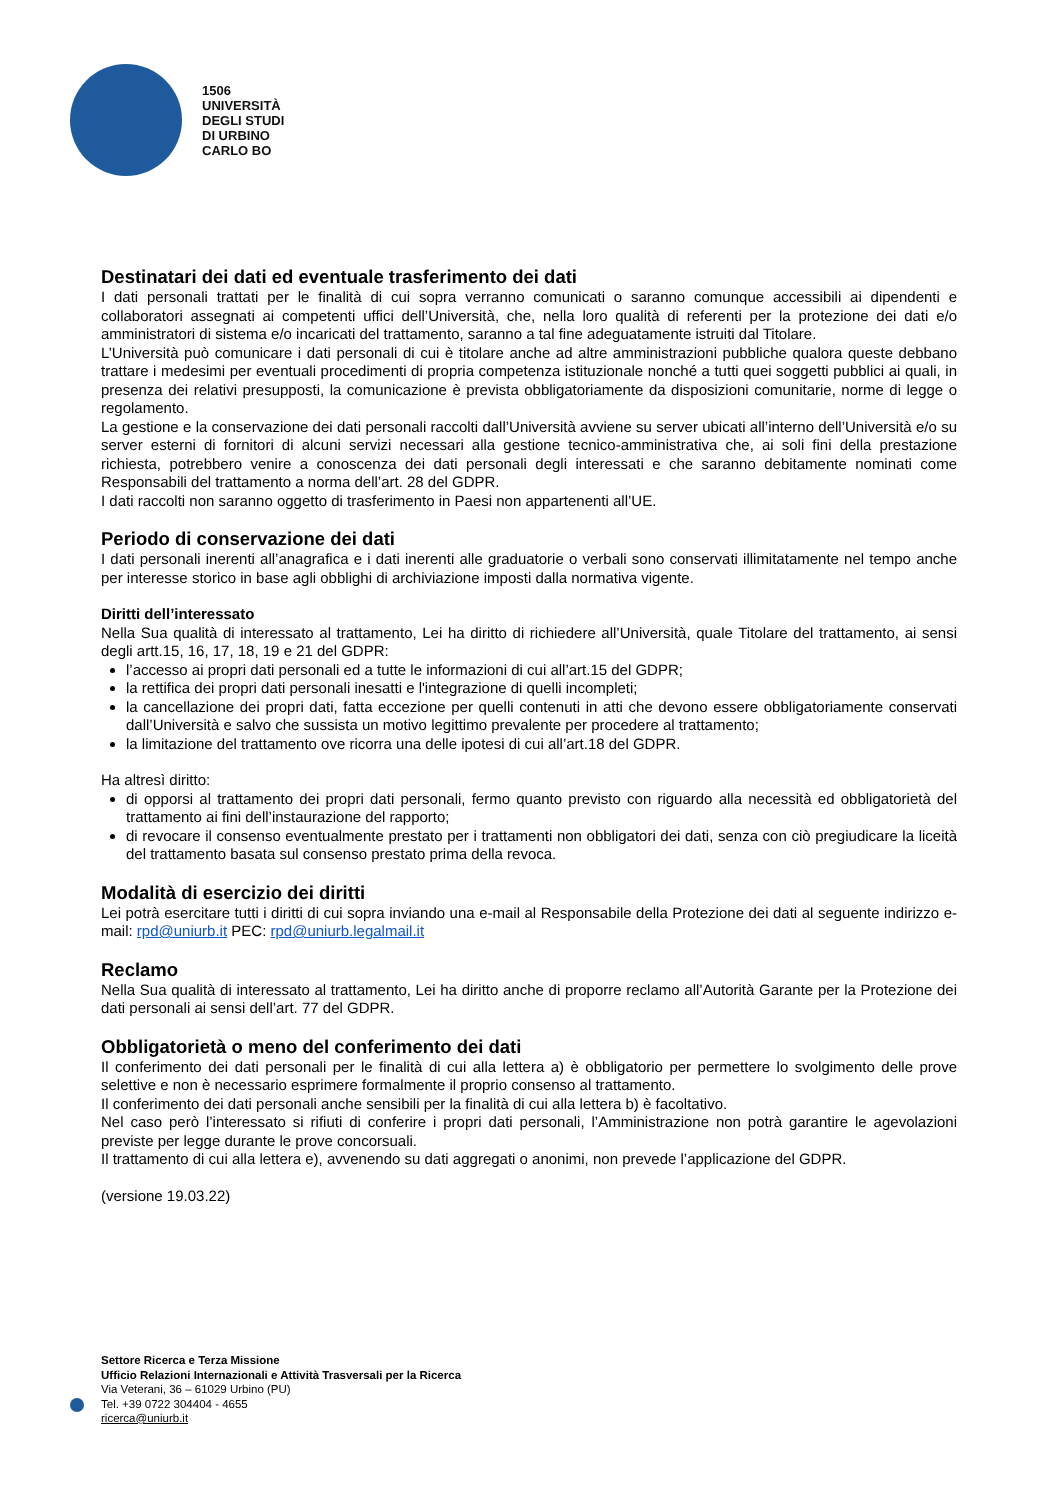1506
UNIVERSITÀ
DEGLI STUDI
DI URBINO
CARLO BO
Destinatari dei dati ed eventuale trasferimento dei dati
I dati personali trattati per le finalità di cui sopra verranno comunicati o saranno comunque accessibili ai dipendenti e collaboratori assegnati ai competenti uffici dell’Università, che, nella loro qualità di referenti per la protezione dei dati e/o amministratori di sistema e/o incaricati del trattamento, saranno a tal fine adeguatamente istruiti dal Titolare.
L’Università può comunicare i dati personali di cui è titolare anche ad altre amministrazioni pubbliche qualora queste debbano trattare i medesimi per eventuali procedimenti di propria competenza istituzionale nonché a tutti quei soggetti pubblici ai quali, in presenza dei relativi presupposti, la comunicazione è prevista obbligatoriamente da disposizioni comunitarie, norme di legge o regolamento.
La gestione e la conservazione dei dati personali raccolti dall’Università avviene su server ubicati all’interno dell’Università e/o su server esterni di fornitori di alcuni servizi necessari alla gestione tecnico-amministrativa che, ai soli fini della prestazione richiesta, potrebbero venire a conoscenza dei dati personali degli interessati e che saranno debitamente nominati come Responsabili del trattamento a norma dell’art. 28 del GDPR.
I dati raccolti non saranno oggetto di trasferimento in Paesi non appartenenti all’UE.
Periodo di conservazione dei dati
I dati personali inerenti all’anagrafica e i dati inerenti alle graduatorie o verbali sono conservati illimitatamente nel tempo anche per interesse storico in base agli obblighi di archiviazione imposti dalla normativa vigente.
Diritti dell’interessato
Nella Sua qualità di interessato al trattamento, Lei ha diritto di richiedere all’Università, quale Titolare del trattamento, ai sensi degli artt.15, 16, 17, 18, 19 e 21 del GDPR:
l’accesso ai propri dati personali ed a tutte le informazioni di cui all’art.15 del GDPR;
la rettifica dei propri dati personali inesatti e l'integrazione di quelli incompleti;
la cancellazione dei propri dati, fatta eccezione per quelli contenuti in atti che devono essere obbligatoriamente conservati dall’Università e salvo che sussista un motivo legittimo prevalente per procedere al trattamento;
la limitazione del trattamento ove ricorra una delle ipotesi di cui all’art.18 del GDPR.
Ha altresì diritto:
di opporsi al trattamento dei propri dati personali, fermo quanto previsto con riguardo alla necessità ed obbligatorietà del trattamento ai fini dell’instaurazione del rapporto;
di revocare il consenso eventualmente prestato per i trattamenti non obbligatori dei dati, senza con ciò pregiudicare la liceità del trattamento basata sul consenso prestato prima della revoca.
Modalità di esercizio dei diritti
Lei potrà esercitare tutti i diritti di cui sopra inviando una e-mail al Responsabile della Protezione dei dati al seguente indirizzo e-mail: rpd@uniurb.it PEC: rpd@uniurb.legalmail.it
Reclamo
Nella Sua qualità di interessato al trattamento, Lei ha diritto anche di proporre reclamo all’Autorità Garante per la Protezione dei dati personali ai sensi dell’art. 77 del GDPR.
Obbligatorietà o meno del conferimento dei dati
Il conferimento dei dati personali per le finalità di cui alla lettera a) è obbligatorio per permettere lo svolgimento delle prove selettive e non è necessario esprimere formalmente il proprio consenso al trattamento.
Il conferimento dei dati personali anche sensibili per la finalità di cui alla lettera b) è facoltativo.
Nel caso però l’interessato si rifiuti di conferire i propri dati personali, l’Amministrazione non potrà garantire le agevolazioni previste per legge durante le prove concorsuali.
Il trattamento di cui alla lettera e), avvenendo su dati aggregati o anonimi, non prevede l’applicazione del GDPR.
(versione 19.03.22)
Settore Ricerca e Terza Missione
Ufficio Relazioni Internazionali e Attività Trasversali per la Ricerca
Via Veterani, 36 – 61029 Urbino (PU)
Tel. +39 0722 304404 - 4655
ricerca@uniurb.it